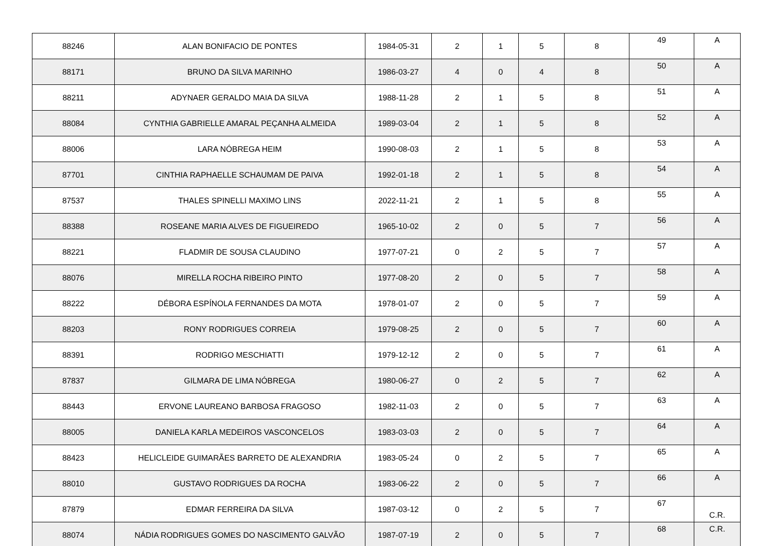| 88246 | ALAN BONIFACIO DE PONTES | 1984-05-31 | 2 | 1 | 5 | 8 | 49 | A |
| 88171 | BRUNO DA SILVA MARINHO | 1986-03-27 | 4 | 0 | 4 | 8 | 50 | A |
| 88211 | ADYNAER GERALDO MAIA DA SILVA | 1988-11-28 | 2 | 1 | 5 | 8 | 51 | A |
| 88084 | CYNTHIA GABRIELLE AMARAL PEÇANHA ALMEIDA | 1989-03-04 | 2 | 1 | 5 | 8 | 52 | A |
| 88006 | LARA NÓBREGA HEIM | 1990-08-03 | 2 | 1 | 5 | 8 | 53 | A |
| 87701 | CINTHIA RAPHAELLE SCHAUMAM DE PAIVA | 1992-01-18 | 2 | 1 | 5 | 8 | 54 | A |
| 87537 | THALES SPINELLI MAXIMO LINS | 2022-11-21 | 2 | 1 | 5 | 8 | 55 | A |
| 88388 | ROSEANE MARIA ALVES DE FIGUEIREDO | 1965-10-02 | 2 | 0 | 5 | 7 | 56 | A |
| 88221 | FLADMIR DE SOUSA CLAUDINO | 1977-07-21 | 0 | 2 | 5 | 7 | 57 | A |
| 88076 | MIRELLA ROCHA RIBEIRO PINTO | 1977-08-20 | 2 | 0 | 5 | 7 | 58 | A |
| 88222 | DÉBORA ESPÍNOLA FERNANDES DA MOTA | 1978-01-07 | 2 | 0 | 5 | 7 | 59 | A |
| 88203 | RONY RODRIGUES CORREIA | 1979-08-25 | 2 | 0 | 5 | 7 | 60 | A |
| 88391 | RODRIGO MESCHIATTI | 1979-12-12 | 2 | 0 | 5 | 7 | 61 | A |
| 87837 | GILMARA DE LIMA NÓBREGA | 1980-06-27 | 0 | 2 | 5 | 7 | 62 | A |
| 88443 | ERVONE LAUREANO BARBOSA FRAGOSO | 1982-11-03 | 2 | 0 | 5 | 7 | 63 | A |
| 88005 | DANIELA KARLA MEDEIROS VASCONCELOS | 1983-03-03 | 2 | 0 | 5 | 7 | 64 | A |
| 88423 | HELICLEIDE GUIMARÃES BARRETO DE ALEXANDRIA | 1983-05-24 | 0 | 2 | 5 | 7 | 65 | A |
| 88010 | GUSTAVO RODRIGUES DA ROCHA | 1983-06-22 | 2 | 0 | 5 | 7 | 66 | A |
| 87879 | EDMAR FERREIRA DA SILVA | 1987-03-12 | 0 | 2 | 5 | 7 | 67 | C.R. |
| 88074 | NÁDIA RODRIGUES GOMES DO NASCIMENTO GALVÃO | 1987-07-19 | 2 | 0 | 5 | 7 | 68 | C.R. |